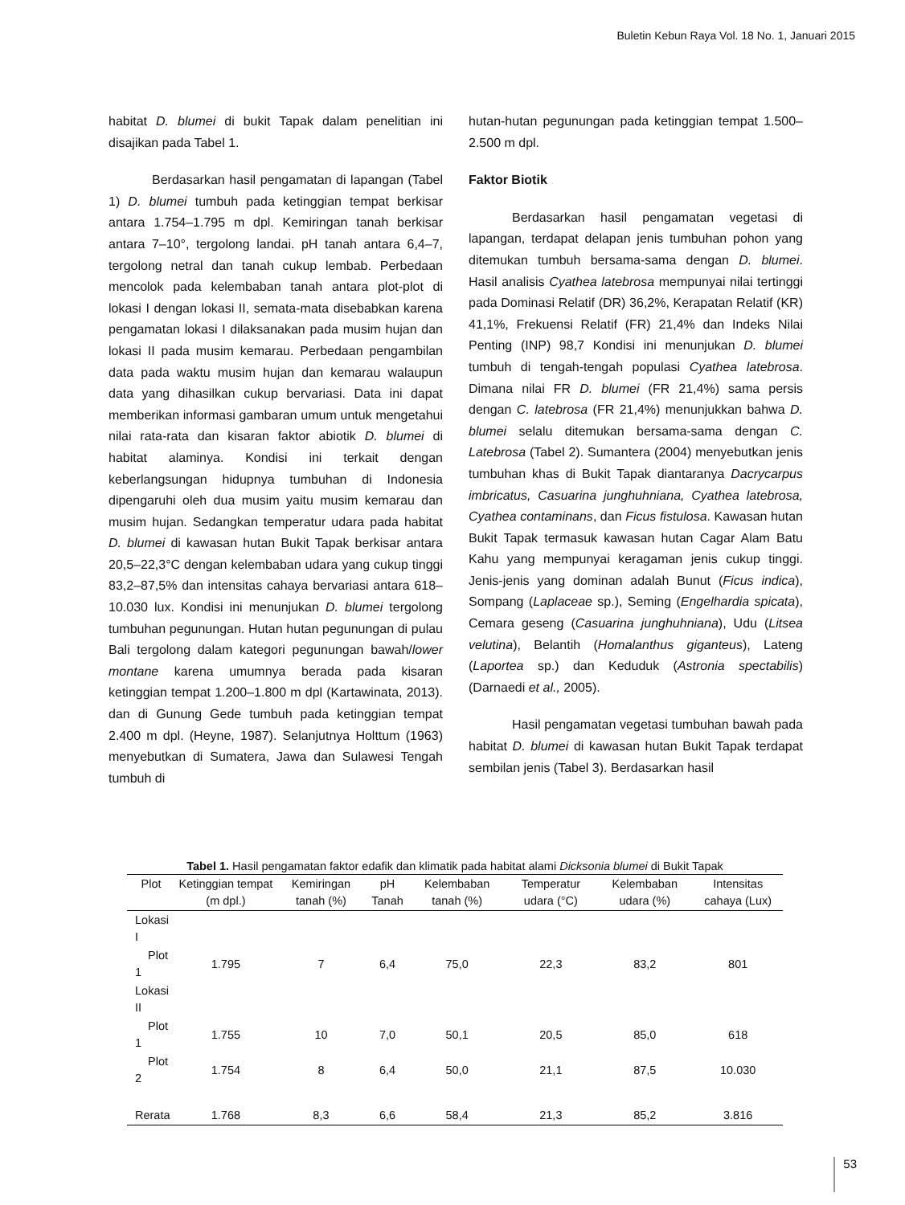Buletin Kebun Raya Vol. 18 No. 1, Januari 2015
habitat D. blumei di bukit Tapak dalam penelitian ini disajikan pada Tabel 1.
Berdasarkan hasil pengamatan di lapangan (Tabel 1) D. blumei tumbuh pada ketinggian tempat berkisar antara 1.754–1.795 m dpl. Kemiringan tanah berkisar antara 7–10°, tergolong landai. pH tanah antara 6,4–7, tergolong netral dan tanah cukup lembab. Perbedaan mencolok pada kelembaban tanah antara plot-plot di lokasi I dengan lokasi II, semata-mata disebabkan karena pengamatan lokasi I dilaksanakan pada musim hujan dan lokasi II pada musim kemarau. Perbedaan pengambilan data pada waktu musim hujan dan kemarau walaupun data yang dihasilkan cukup bervariasi. Data ini dapat memberikan informasi gambaran umum untuk mengetahui nilai rata-rata dan kisaran faktor abiotik D. blumei di habitat alaminya. Kondisi ini terkait dengan keberlangsungan hidupnya tumbuhan di Indonesia dipengaruhi oleh dua musim yaitu musim kemarau dan musim hujan. Sedangkan temperatur udara pada habitat D. blumei di kawasan hutan Bukit Tapak berkisar antara 20,5–22,3°C dengan kelembaban udara yang cukup tinggi 83,2–87,5% dan intensitas cahaya bervariasi antara 618–10.030 lux. Kondisi ini menunjukan D. blumei tergolong tumbuhan pegunungan. Hutan hutan pegunungan di pulau Bali tergolong dalam kategori pegunungan bawah/lower montane karena umumnya berada pada kisaran ketinggian tempat 1.200–1.800 m dpl (Kartawinata, 2013). dan di Gunung Gede tumbuh pada ketinggian tempat 2.400 m dpl. (Heyne, 1987). Selanjutnya Holttum (1963) menyebutkan di Sumatera, Jawa dan Sulawesi Tengah tumbuh di
hutan-hutan pegunungan pada ketinggian tempat 1.500–2.500 m dpl.
Faktor Biotik
Berdasarkan hasil pengamatan vegetasi di lapangan, terdapat delapan jenis tumbuhan pohon yang ditemukan tumbuh bersama-sama dengan D. blumei. Hasil analisis Cyathea latebrosa mempunyai nilai tertinggi pada Dominasi Relatif (DR) 36,2%, Kerapatan Relatif (KR) 41,1%, Frekuensi Relatif (FR) 21,4% dan Indeks Nilai Penting (INP) 98,7 Kondisi ini menunjukan D. blumei tumbuh di tengah-tengah populasi Cyathea latebrosa. Dimana nilai FR D. blumei (FR 21,4%) sama persis dengan C. latebrosa (FR 21,4%) menunjukkan bahwa D. blumei selalu ditemukan bersama-sama dengan C. Latebrosa (Tabel 2). Sumantera (2004) menyebutkan jenis tumbuhan khas di Bukit Tapak diantaranya Dacrycarpus imbricatus, Casuarina junghuhniana, Cyathea latebrosa, Cyathea contaminans, dan Ficus fistulosa. Kawasan hutan Bukit Tapak termasuk kawasan hutan Cagar Alam Batu Kahu yang mempunyai keragaman jenis cukup tinggi. Jenis-jenis yang dominan adalah Bunut (Ficus indica), Sompang (Laplaceae sp.), Seming (Engelhardia spicata), Cemara geseng (Casuarina junghuhniana), Udu (Litsea velutina), Belantih (Homalanthus giganteus), Lateng (Laportea sp.) dan Keduduk (Astronia spectabilis) (Darnaedi et al., 2005).
Hasil pengamatan vegetasi tumbuhan bawah pada habitat D. blumei di kawasan hutan Bukit Tapak terdapat sembilan jenis (Tabel 3). Berdasarkan hasil
Tabel 1. Hasil pengamatan faktor edafik dan klimatik pada habitat alami Dicksonia blumei di Bukit Tapak
| Plot | Ketinggian tempat (m dpl.) | Kemiringan tanah (%) | pH Tanah | Kelembaban tanah (%) | Temperatur udara (°C) | Kelembaban udara (%) | Intensitas cahaya (Lux) |
| --- | --- | --- | --- | --- | --- | --- | --- |
| Lokasi I | | | | | | | |
| Plot 1 | 1.795 | 7 | 6,4 | 75,0 | 22,3 | 83,2 | 801 |
| Lokasi II | | | | | | | |
| Plot 1 | 1.755 | 10 | 7,0 | 50,1 | 20,5 | 85,0 | 618 |
| Plot 2 | 1.754 | 8 | 6,4 | 50,0 | 21,1 | 87,5 | 10.030 |
| Rerata | 1.768 | 8,3 | 6,6 | 58,4 | 21,3 | 85,2 | 3.816 |
53